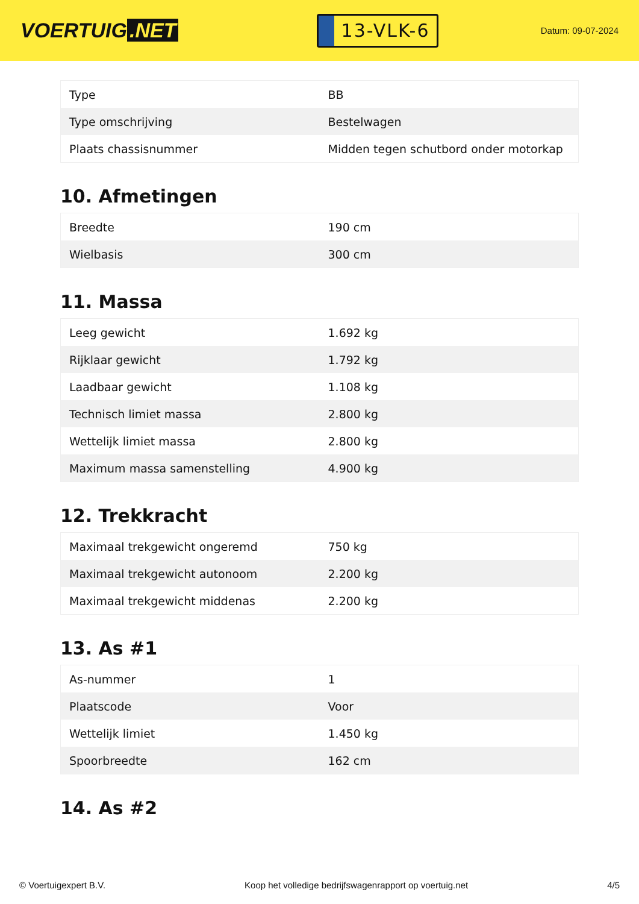VOERTUIG.NET
13-VLK-6
Datum: 09-07-2024
| Type | BB |
| Type omschrijving | Bestelwagen |
| Plaats chassisnummer | Midden tegen schutbord onder motorkap |
10. Afmetingen
| Breedte | 190 cm |
| Wielbasis | 300 cm |
11. Massa
| Leeg gewicht | 1.692 kg |
| Rijklaar gewicht | 1.792 kg |
| Laadbaar gewicht | 1.108 kg |
| Technisch limiet massa | 2.800 kg |
| Wettelijk limiet massa | 2.800 kg |
| Maximum massa samenstelling | 4.900 kg |
12. Trekkracht
| Maximaal trekgewicht ongeremd | 750 kg |
| Maximaal trekgewicht autonoom | 2.200 kg |
| Maximaal trekgewicht middenas | 2.200 kg |
13. As #1
| As-nummer | 1 |
| Plaatscode | Voor |
| Wettelijk limiet | 1.450 kg |
| Spoorbreedte | 162 cm |
14. As #2
© Voertuigexpert B.V. Koop het volledige bedrijfswagenrapport op voertuig.net 4/5